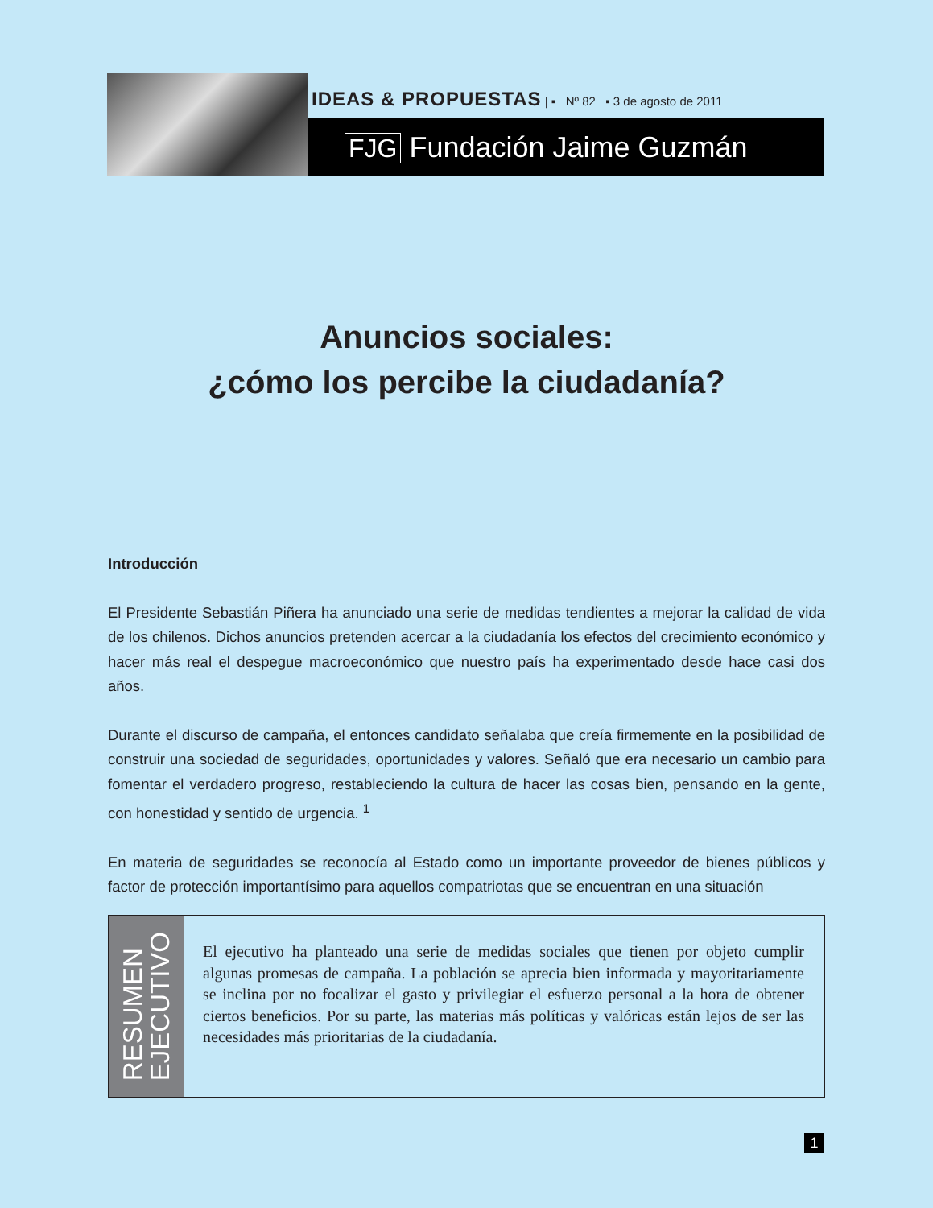IDEAS & PROPUESTAS | ▪ Nº 82 ▪ 3 de agosto de 2011
FJG Fundación Jaime Guzmán
Anuncios sociales:
¿cómo los percibe la ciudadanía?
Introducción
El Presidente Sebastián Piñera ha anunciado una serie de medidas tendientes a mejorar la calidad de vida de los chilenos. Dichos anuncios pretenden acercar a la ciudadanía los efectos del crecimiento económico y hacer más real el despegue macroeconómico que nuestro país ha experimentado desde hace casi dos años.
Durante el discurso de campaña, el entonces candidato señalaba que creía firmemente en la posibilidad de construir una sociedad de seguridades, oportunidades y valores. Señaló que era necesario un cambio para fomentar el verdadero progreso, restableciendo la cultura de hacer las cosas bien, pensando en la gente, con honestidad y sentido de urgencia. <sup>1</sup>
En materia de seguridades se reconocía al Estado como un importante proveedor de bienes públicos y factor de protección importantísimo para aquellos compatriotas que se encuentran en una situación
RESUMEN
EJECUTIVO
El ejecutivo ha planteado una serie de medidas sociales que tienen por objeto cumplir algunas promesas de campaña. La población se aprecia bien informada y mayoritariamente se inclina por no focalizar el gasto y privilegiar el esfuerzo personal a la hora de obtener ciertos beneficios. Por su parte, las materias más políticas y valóricas están lejos de ser las necesidades más prioritarias de la ciudadanía.
1